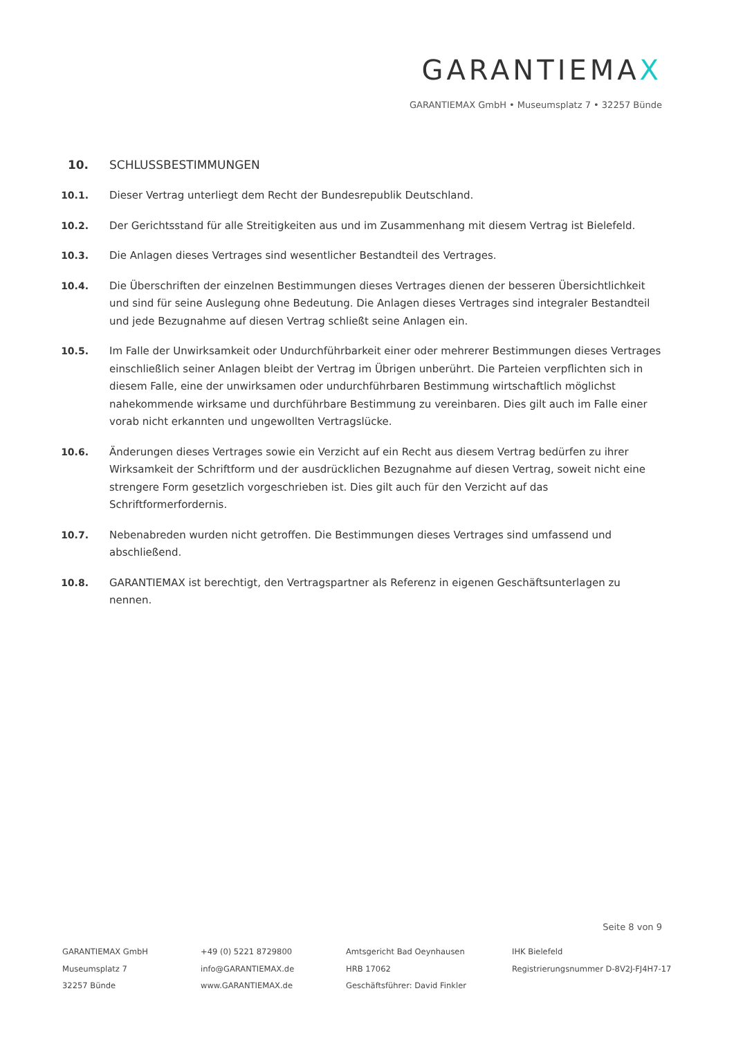GARANTIEMAX
GARANTIEMAX GmbH • Museumsplatz 7 • 32257 Bünde
10. SCHLUSSBESTIMMUNGEN
10.1. Dieser Vertrag unterliegt dem Recht der Bundesrepublik Deutschland.
10.2. Der Gerichtsstand für alle Streitigkeiten aus und im Zusammenhang mit diesem Vertrag ist Bielefeld.
10.3. Die Anlagen dieses Vertrages sind wesentlicher Bestandteil des Vertrages.
10.4. Die Überschriften der einzelnen Bestimmungen dieses Vertrages dienen der besseren Übersichtlichkeit und sind für seine Auslegung ohne Bedeutung. Die Anlagen dieses Vertrages sind integraler Bestandteil und jede Bezugnahme auf diesen Vertrag schließt seine Anlagen ein.
10.5. Im Falle der Unwirksamkeit oder Undurchführbarkeit einer oder mehrerer Bestimmungen dieses Vertrages einschließlich seiner Anlagen bleibt der Vertrag im Übrigen unberührt. Die Parteien verpflichten sich in diesem Falle, eine der unwirksamen oder undurchführbaren Bestimmung wirtschaftlich möglichst nahekommende wirksame und durchführbare Bestimmung zu vereinbaren. Dies gilt auch im Falle einer vorab nicht erkannten und ungewollten Vertragslücke.
10.6. Änderungen dieses Vertrages sowie ein Verzicht auf ein Recht aus diesem Vertrag bedürfen zu ihrer Wirksamkeit der Schriftform und der ausdrücklichen Bezugnahme auf diesen Vertrag, soweit nicht eine strengere Form gesetzlich vorgeschrieben ist. Dies gilt auch für den Verzicht auf das Schriftformerfordernis.
10.7. Nebenabreden wurden nicht getroffen. Die Bestimmungen dieses Vertrages sind umfassend und abschließend.
10.8. GARANTIEMAX ist berechtigt, den Vertragspartner als Referenz in eigenen Geschäftsunterlagen zu nennen.
Seite 8 von 9
GARANTIEMAX GmbH
Museumsplatz 7
32257 Bünde
+49 (0) 5221 8729800
info@GARANTIEMAX.de
www.GARANTIEMAX.de
Amtsgericht Bad Oeynhausen
HRB 17062
Geschäftsführer: David Finkler
IHK Bielefeld
Registrierungsnummer D-8V2J-FJ4H7-17